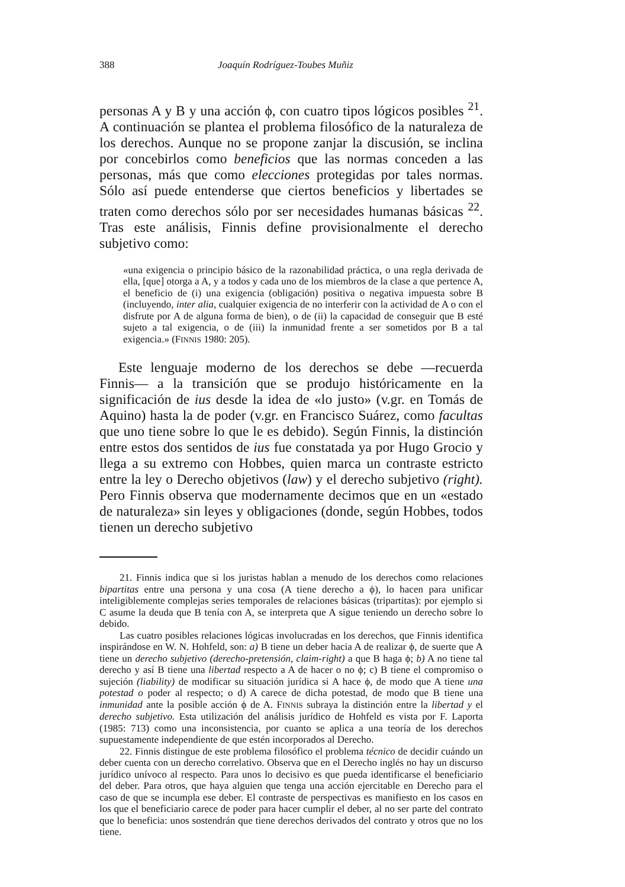388 Joaquín Rodríguez-Toubes Muñiz
personas A y B y una acción ϕ, con cuatro tipos lógicos posibles <sup>21</sup>. A continuación se plantea el problema filosófico de la naturaleza de los derechos. Aunque no se propone zanjar la discusión, se inclina por concebirlos como beneficios que las normas conceden a las personas, más que como elecciones protegidas por tales normas. Sólo así puede entenderse que ciertos beneficios y libertades se traten como derechos sólo por ser necesidades humanas básicas <sup>22</sup>. Tras este análisis, Finnis define provisionalmente el derecho subjetivo como:
«una exigencia o principio básico de la razonabilidad práctica, o una regla derivada de ella, [que] otorga a A, y a todos y cada uno de los miembros de la clase a que pertence A, el beneficio de (i) una exigencia (obligación) positiva o negativa impuesta sobre B (incluyendo, inter alia, cualquier exigencia de no interferir con la actividad de A o con el disfrute por A de alguna forma de bien), o de (ii) la capacidad de conseguir que B esté sujeto a tal exigencia, o de (iii) la inmunidad frente a ser sometidos por B a tal exigencia.» (FINNIS 1980: 205).
Este lenguaje moderno de los derechos se debe —recuerda Finnis— a la transición que se produjo históricamente en la significación de ius desde la idea de «lo justo» (v.gr. en Tomás de Aquino) hasta la de poder (v.gr. en Francisco Suárez, como facultas que uno tiene sobre lo que le es debido). Según Finnis, la distinción entre estos dos sentidos de ius fue constatada ya por Hugo Grocio y llega a su extremo con Hobbes, quien marca un contraste estricto entre la ley o Derecho objetivos (law) y el derecho subjetivo (right). Pero Finnis observa que modernamente decimos que en un «estado de naturaleza» sin leyes y obligaciones (donde, según Hobbes, todos tienen un derecho subjetivo
21. Finnis indica que si los juristas hablan a menudo de los derechos como relaciones bipartitas entre una persona y una cosa (A tiene derecho a ϕ), lo hacen para unificar inteligiblemente complejas series temporales de relaciones básicas (tripartitas): por ejemplo si C asume la deuda que B tenía con A, se interpreta que A sigue teniendo un derecho sobre lo debido.
Las cuatro posibles relaciones lógicas involucradas en los derechos, que Finnis identifica inspirándose en W. N. Hohfeld, son: a) B tiene un deber hacia A de realizar ϕ, de suerte que A tiene un derecho subjetivo (derecho-pretensión, claim-right) a que B haga ϕ; b) A no tiene tal derecho y así B tiene una libertad respecto a A de hacer o no ϕ; c) B tiene el compromiso o sujeción (liability) de modificar su situación jurídica si A hace ϕ, de modo que A tiene una potestad o poder al respecto; o d) A carece de dicha potestad, de modo que B tiene una inmunidad ante la posible acción ϕ de A. FINNIS subraya la distinción entre la libertad y el derecho subjetivo. Esta utilización del análisis jurídico de Hohfeld es vista por F. Laporta (1985: 713) como una inconsistencia, por cuanto se aplica a una teoría de los derechos supuestamente independiente de que estén incorporados al Derecho.
22. Finnis distingue de este problema filosófico el problema técnico de decidir cuándo un deber cuenta con un derecho correlativo. Observa que en el Derecho inglés no hay un discurso jurídico unívoco al respecto. Para unos lo decisivo es que pueda identificarse el beneficiario del deber. Para otros, que haya alguien que tenga una acción ejercitable en Derecho para el caso de que se incumpla ese deber. El contraste de perspectivas es manifiesto en los casos en los que el beneficiario carece de poder para hacer cumplir el deber, al no ser parte del contrato que lo beneficia: unos sostendrán que tiene derechos derivados del contrato y otros que no los tiene.